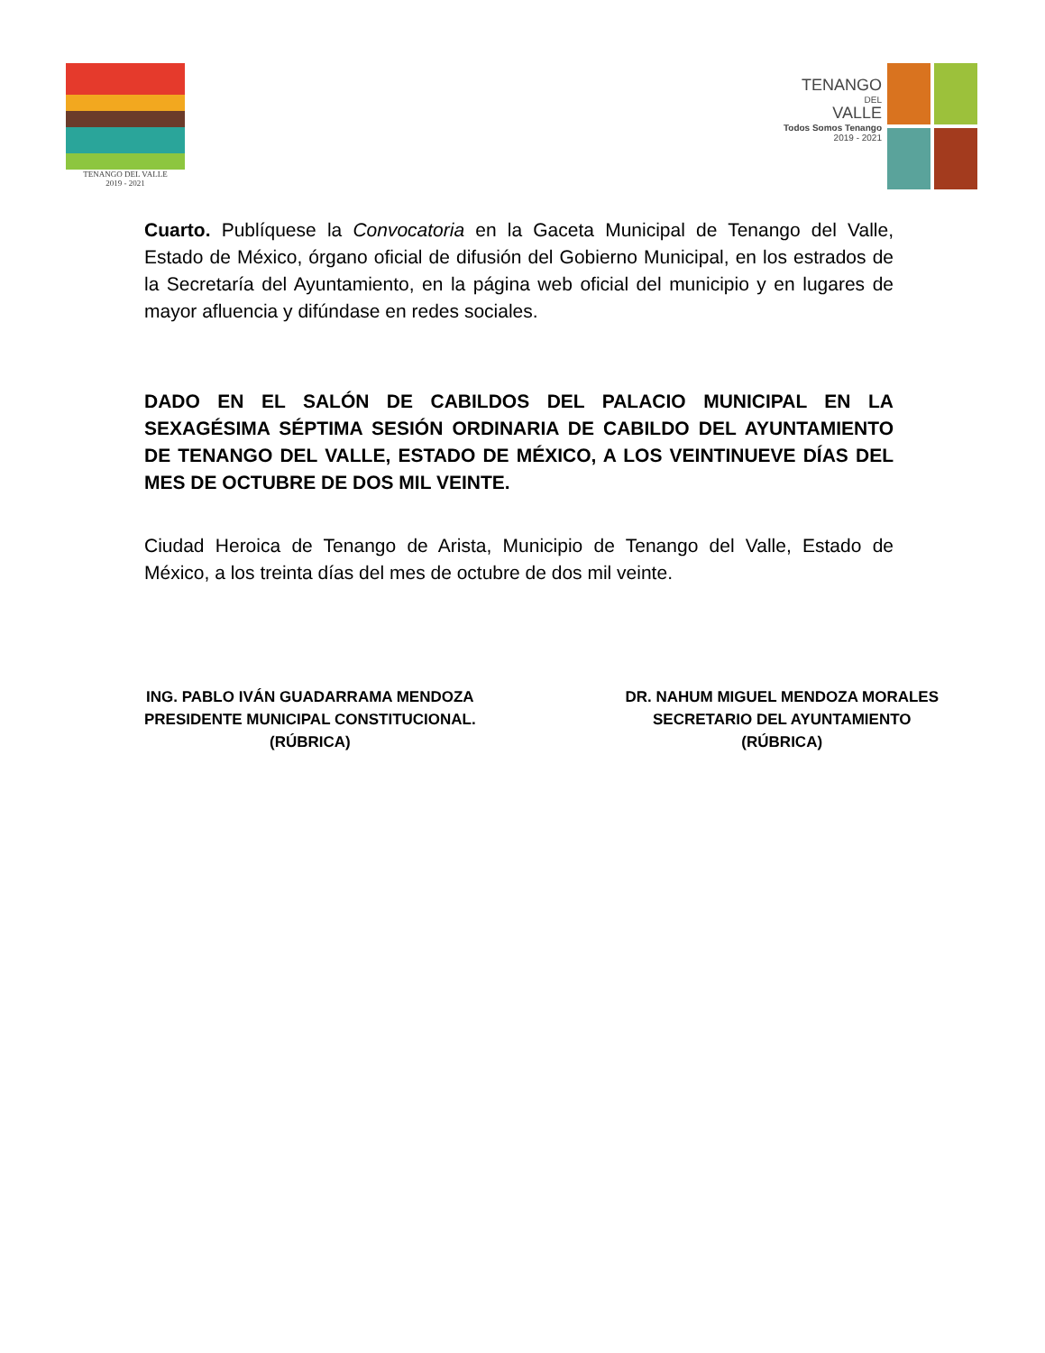TENANGO DEL VALLE
2019 - 2021
TENANGO
DEL
VALLE
Todos Somos Tenango
2019 - 2021
Cuarto. Publíquese la Convocatoria en la Gaceta Municipal de Tenango del Valle, Estado de México, órgano oficial de difusión del Gobierno Municipal, en los estrados de la Secretaría del Ayuntamiento, en la página web oficial del municipio y en lugares de mayor afluencia y difúndase en redes sociales.
DADO EN EL SALÓN DE CABILDOS DEL PALACIO MUNICIPAL EN LA SEXAGÉSIMA SÉPTIMA SESIÓN ORDINARIA DE CABILDO DEL AYUNTAMIENTO DE TENANGO DEL VALLE, ESTADO DE MÉXICO, A LOS VEINTINUEVE DÍAS DEL MES DE OCTUBRE DE DOS MIL VEINTE.
Ciudad Heroica de Tenango de Arista, Municipio de Tenango del Valle, Estado de México, a los treinta días del mes de octubre de dos mil veinte.
ING. PABLO IVÁN GUADARRAMA MENDOZA
PRESIDENTE MUNICIPAL CONSTITUCIONAL.
(RÚBRICA)
DR. NAHUM MIGUEL MENDOZA MORALES
SECRETARIO DEL AYUNTAMIENTO
(RÚBRICA)